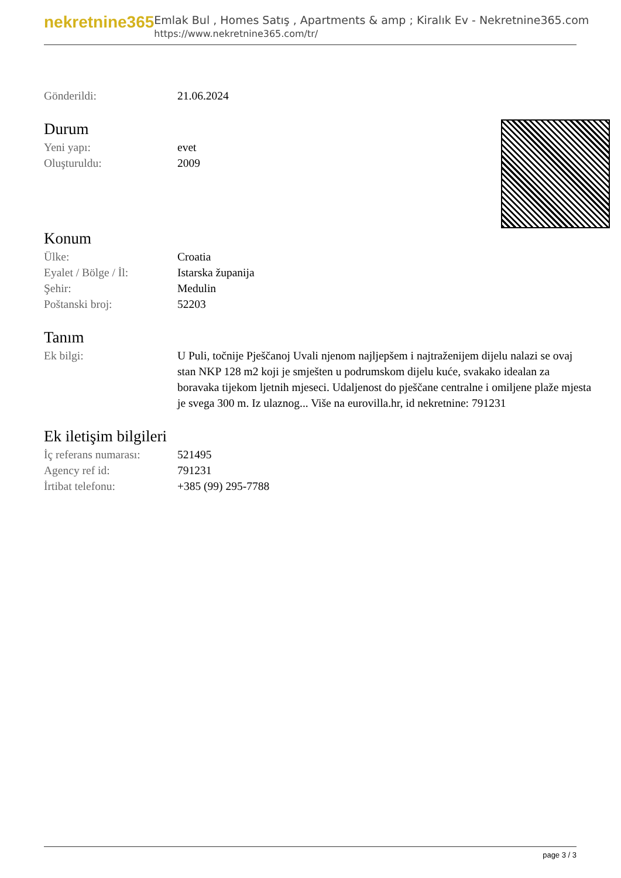nekretnine365
Emlak Bul , Homes Satış , Apartments & amp ; Kiralık Ev - Nekretnine365.com
https://www.nekretnine365.com/tr/
| Gönderildi: | 21.06.2024 |
Durum
| Yeni yapı: | evet |
| Oluşturuldu: | 2009 |
Konum
| Ülke: | Croatia |
| Eyalet / Bölge / İl: | Istarska županija |
| Şehir: | Medulin |
| Poštanski broj: | 52203 |
Tanım
| Ek bilgi: | U Puli, točnije Pješčanoj Uvali njenom najljepšem i najtraženijem dijelu nalazi se ovaj stan NKP 128 m2 koji je smješten u podrumskom dijelu kuće, svakako idealan za boravaka tijekom ljetnih mjeseci. Udaljenost do pješčane centralne i omiljene plaže mjesta je svega 300 m. Iz ulaznog... Više na eurovilla.hr, id nekretnine: 791231 |
Ek iletişim bilgileri
| İç referans numarası: | 521495 |
| Agency ref id: | 791231 |
| İrtibat telefonu: | +385 (99) 295-7788 |
page 3 / 3